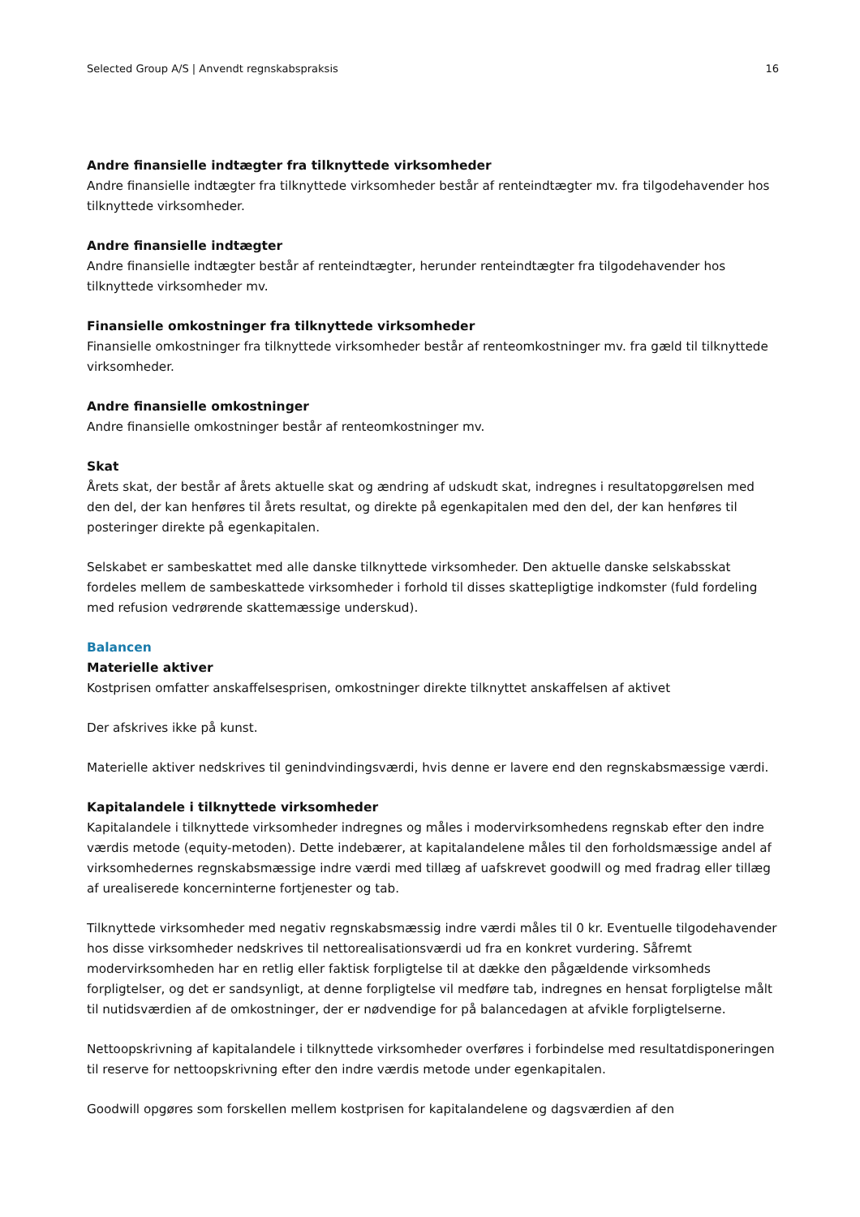Selected Group A/S | Anvendt regnskabspraksis 16
Andre finansielle indtægter fra tilknyttede virksomheder
Andre finansielle indtægter fra tilknyttede virksomheder består af renteindtægter mv. fra tilgodehavender hos tilknyttede virksomheder.
Andre finansielle indtægter
Andre finansielle indtægter består af renteindtægter, herunder renteindtægter fra tilgodehavender hos tilknyttede virksomheder mv.
Finansielle omkostninger fra tilknyttede virksomheder
Finansielle omkostninger fra tilknyttede virksomheder består af renteomkostninger mv. fra gæld til tilknyttede virksomheder.
Andre finansielle omkostninger
Andre finansielle omkostninger består af renteomkostninger mv.
Skat
Årets skat, der består af årets aktuelle skat og ændring af udskudt skat, indregnes i resultatopgørelsen med den del, der kan henføres til årets resultat, og direkte på egenkapitalen med den del, der kan henføres til posteringer direkte på egenkapitalen.
Selskabet er sambeskattet med alle danske tilknyttede virksomheder. Den aktuelle danske selskabsskat fordeles mellem de sambeskattede virksomheder i forhold til disses skattepligtige indkomster (fuld fordeling med refusion vedrørende skattemæssige underskud).
Balancen
Materielle aktiver
Kostprisen omfatter anskaffelsesprisen, omkostninger direkte tilknyttet anskaffelsen af aktivet
Der afskrives ikke på kunst.
Materielle aktiver nedskrives til genindvindingsværdi, hvis denne er lavere end den regnskabsmæssige værdi.
Kapitalandele i tilknyttede virksomheder
Kapitalandele i tilknyttede virksomheder indregnes og måles i modervirksomhedens regnskab efter den indre værdis metode (equity-metoden). Dette indebærer, at kapitalandelene måles til den forholdsmæssige andel af virksomhedernes regnskabsmæssige indre værdi med tillæg af uafskrevet goodwill og med fradrag eller tillæg af urealiserede koncerninterne fortjenester og tab.
Tilknyttede virksomheder med negativ regnskabsmæssig indre værdi måles til 0 kr. Eventuelle tilgodehavender hos disse virksomheder nedskrives til nettorealisationsværdi ud fra en konkret vurdering. Såfremt modervirksomheden har en retlig eller faktisk forpligtelse til at dække den pågældende virksomheds forpligtelser, og det er sandsynligt, at denne forpligtelse vil medføre tab, indregnes en hensat forpligtelse målt til nutidsværdien af de omkostninger, der er nødvendige for på balancedagen at afvikle forpligtelserne.
Nettoopskrivning af kapitalandele i tilknyttede virksomheder overføres i forbindelse med resultatdisponeringen til reserve for nettoopskrivning efter den indre værdis metode under egenkapitalen.
Goodwill opgøres som forskellen mellem kostprisen for kapitalandelene og dagsværdien af den